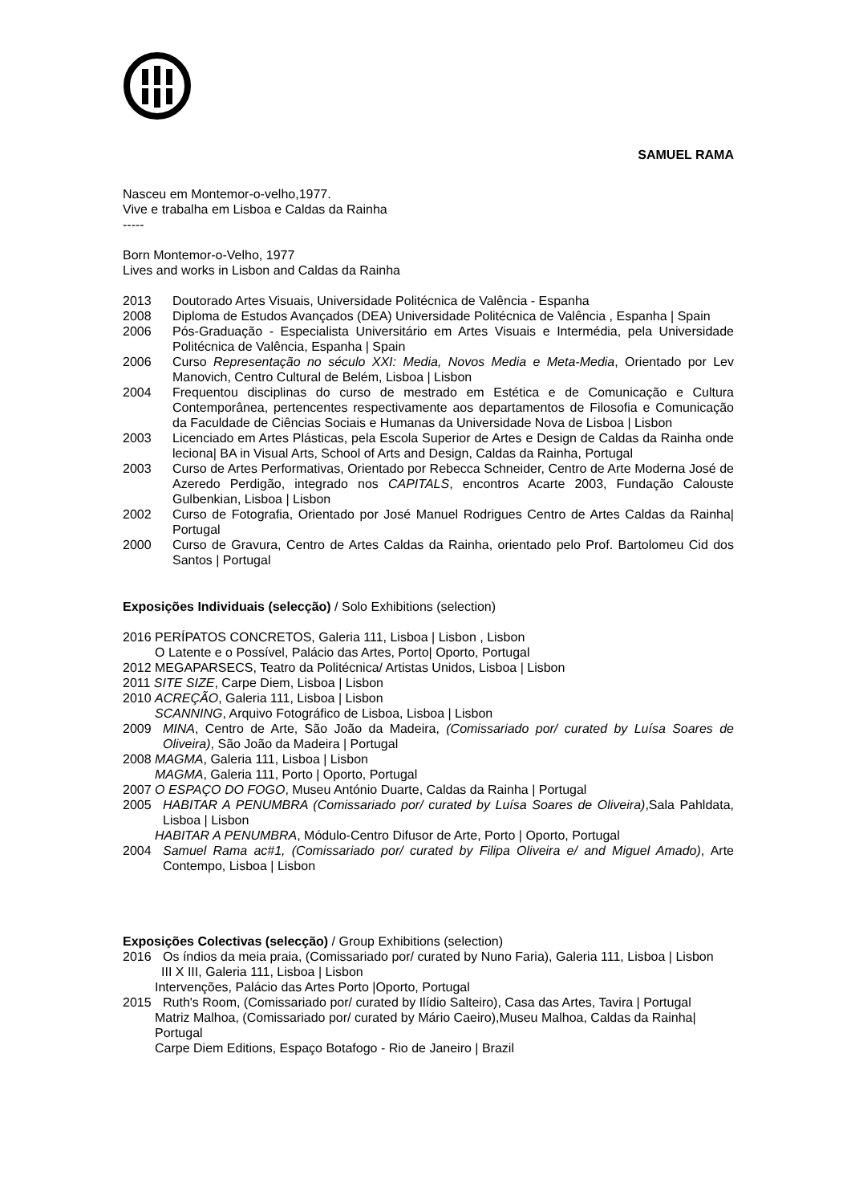SAMUEL RAMA
Nasceu em Montemor-o-velho,1977.
Vive e trabalha em Lisboa e Caldas da Rainha
-----
Born Montemor-o-Velho, 1977
Lives and works in Lisbon and Caldas da Rainha
2013 Doutorado Artes Visuais, Universidade Politécnica de Valência - Espanha
2008 Diploma de Estudos Avançados (DEA) Universidade Politécnica de Valência , Espanha | Spain
2006 Pós-Graduação - Especialista Universitário em Artes Visuais e Intermédia, pela Universidade Politécnica de Valência, Espanha | Spain
2006 Curso Representação no século XXI: Media, Novos Media e Meta-Media, Orientado por Lev Manovich, Centro Cultural de Belém, Lisboa | Lisbon
2004 Frequentou disciplinas do curso de mestrado em Estética e de Comunicação e Cultura Contemporânea, pertencentes respectivamente aos departamentos de Filosofia e Comunicação da Faculdade de Ciências Sociais e Humanas da Universidade Nova de Lisboa | Lisbon
2003 Licenciado em Artes Plásticas, pela Escola Superior de Artes e Design de Caldas da Rainha onde leciona| BA in Visual Arts, School of Arts and Design, Caldas da Rainha, Portugal
2003 Curso de Artes Performativas, Orientado por Rebecca Schneider, Centro de Arte Moderna José de Azeredo Perdigão, integrado nos CAPITALS, encontros Acarte 2003, Fundação Calouste Gulbenkian, Lisboa | Lisbon
2002 Curso de Fotografia, Orientado por José Manuel Rodrigues Centro de Artes Caldas da Rainha| Portugal
2000 Curso de Gravura, Centro de Artes Caldas da Rainha, orientado pelo Prof. Bartolomeu Cid dos Santos | Portugal
Exposições Individuais (selecção) / Solo Exhibitions (selection)
2016 PERÍPATOS CONCRETOS, Galeria 111, Lisboa | Lisbon , Lisbon
O Latente e o Possível, Palácio das Artes, Porto| Oporto, Portugal
2012 MEGAPARSECS, Teatro da Politécnica/ Artistas Unidos, Lisboa | Lisbon
2011 SITE SIZE, Carpe Diem, Lisboa | Lisbon
2010 ACREÇÃO, Galeria 111, Lisboa | Lisbon
SCANNING, Arquivo Fotográfico de Lisboa, Lisboa | Lisbon
2009 MINA, Centro de Arte, São João da Madeira, (Comissariado por/ curated by Luísa Soares de Oliveira), São João da Madeira | Portugal
2008 MAGMA, Galeria 111, Lisboa | Lisbon
MAGMA, Galeria 111, Porto | Oporto, Portugal
2007 O ESPAÇO DO FOGO, Museu António Duarte, Caldas da Rainha | Portugal
2005 HABITAR A PENUMBRA (Comissariado por/ curated by Luísa Soares de Oliveira),Sala Pahldata, Lisboa | Lisbon
HABITAR A PENUMBRA, Módulo-Centro Difusor de Arte, Porto | Oporto, Portugal
2004 Samuel Rama ac#1, (Comissariado por/ curated by Filipa Oliveira e/ and Miguel Amado), Arte Contempo, Lisboa | Lisbon
Exposições Colectivas (selecção) / Group Exhibitions (selection)
2016 Os índios da meia praia, (Comissariado por/ curated by Nuno Faria), Galeria 111, Lisboa | Lisbon
III X III, Galeria 111, Lisboa | Lisbon
Intervenções, Palácio das Artes Porto |Oporto, Portugal
2015 Ruth's Room, (Comissariado por/ curated by Ilídio Salteiro), Casa das Artes, Tavira | Portugal
Matriz Malhoa, (Comissariado por/ curated by Mário Caeiro),Museu Malhoa, Caldas da Rainha| Portugal
Carpe Diem Editions, Espaço Botafogo - Rio de Janeiro | Brazil